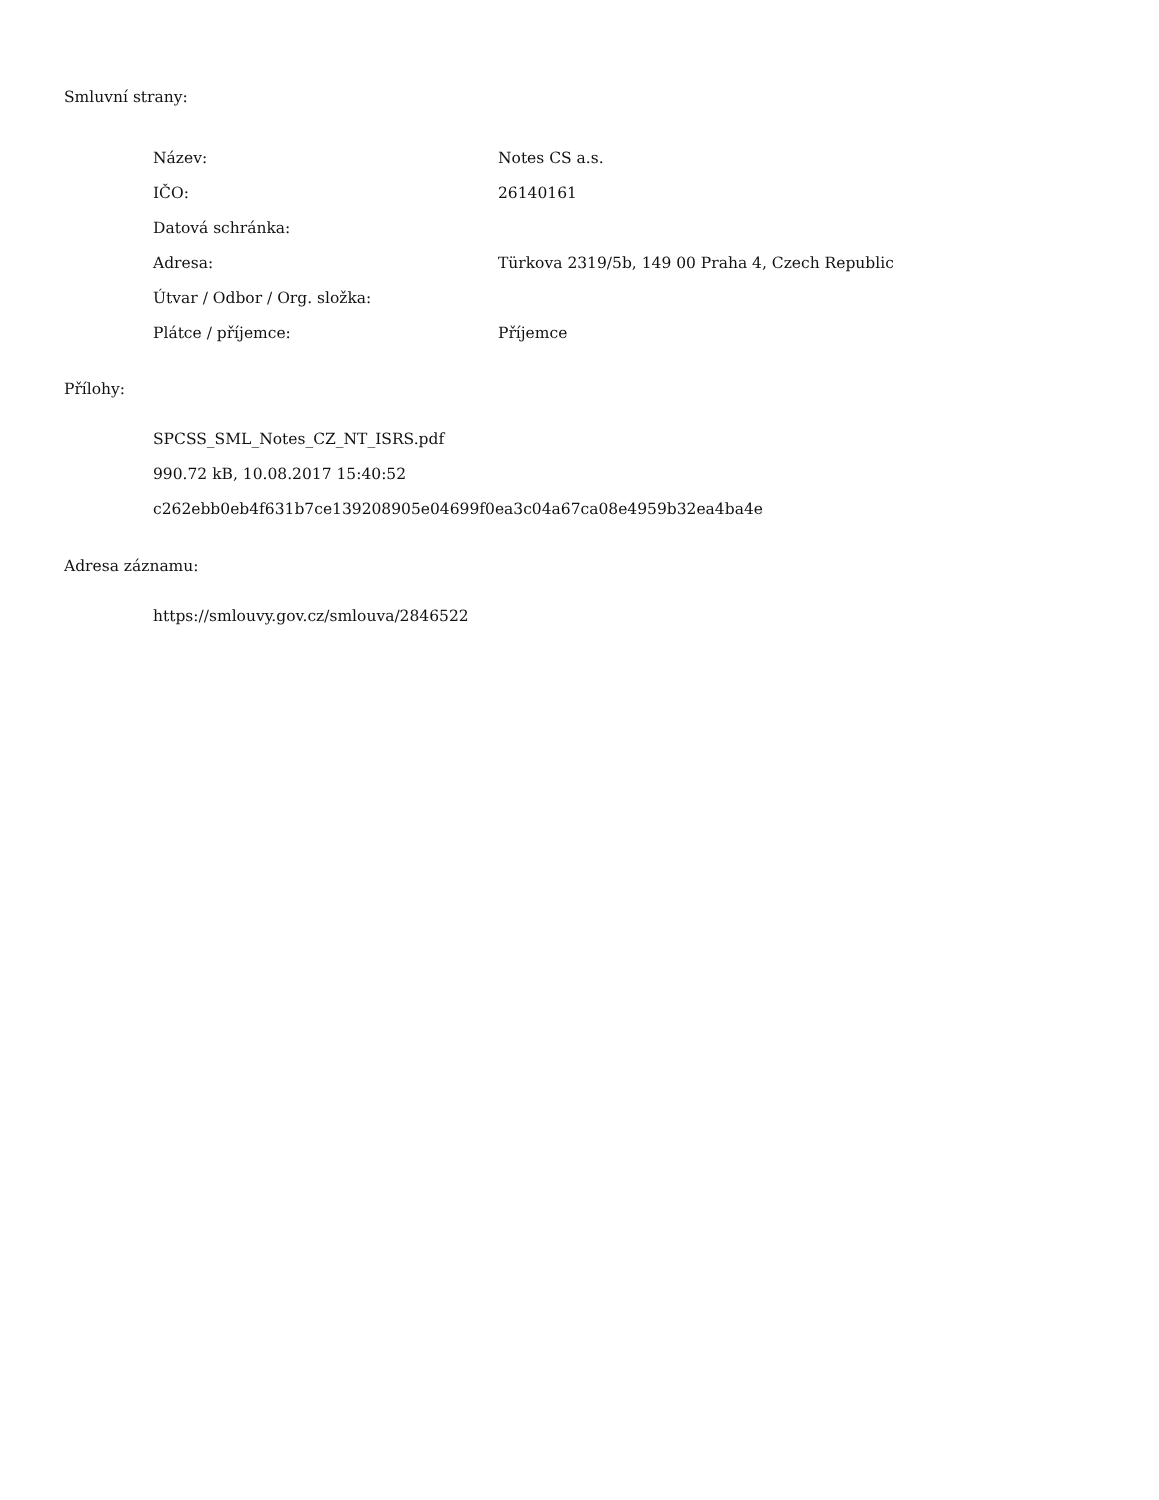Smluvní strany:
| Název: | Notes CS a.s. |
| IČO: | 26140161 |
| Datová schránka: | |
| Adresa: | Türkova 2319/5b, 149 00 Praha 4, Czech Republic |
| Útvar / Odbor / Org. složka: | |
| Plátce / příjemce: | Příjemce |
Přílohy:
SPCSS_SML_Notes_CZ_NT_ISRS.pdf
990.72 kB, 10.08.2017 15:40:52
c262ebb0eb4f631b7ce139208905e04699f0ea3c04a67ca08e4959b32ea4ba4e
Adresa záznamu:
https://smlouvy.gov.cz/smlouva/2846522